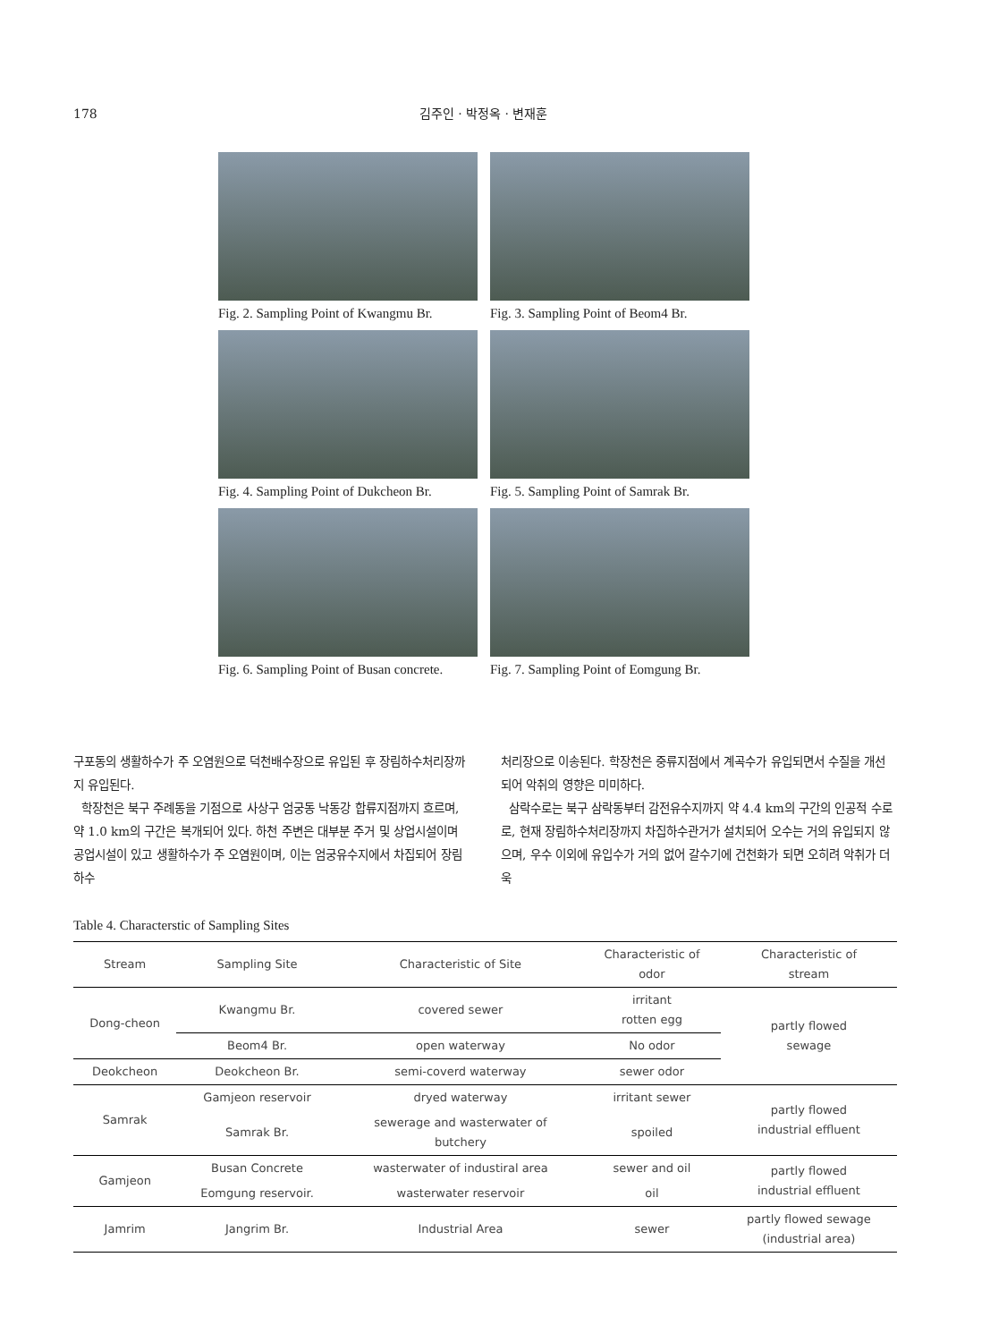178 김주인 · 박정옥 · 변재훈
Fig. 2. Sampling Point of Kwangmu Br.
Fig. 3. Sampling Point of Beom4 Br.
Fig. 4. Sampling Point of Dukcheon Br.
Fig. 5. Sampling Point of Samrak Br.
Fig. 6. Sampling Point of Busan concrete.
Fig. 7. Sampling Point of Eomgung Br.
구포동의 생활하수가 주 오염원으로 덕천배수장으로 유입된 후 장림하수처리장까지 유입된다.
학장천은 북구 주례동을 기점으로 사상구 엄궁동 낙동강 합류지점까지 흐르며, 약 1.0 km의 구간은 복개되어 있다. 하천 주변은 대부분 주거 및 상업시설이며 공업시설이 있고 생활하수가 주 오염원이며, 이는 엄궁유수지에서 차집되어 장림하수
처리장으로 이송된다. 학장천은 중류지점에서 계곡수가 유입되면서 수질을 개선되어 악취의 영향은 미미하다.
삼락수로는 북구 삼락동부터 감전유수지까지 약 4.4 km의 구간의 인공적 수로로, 현재 장림하수처리장까지 차집하수관거가 설치되어 오수는 거의 유입되지 않으며, 우수 이외에 유입수가 거의 없어 갈수기에 건천화가 되면 오히려 악취가 더욱
Table 4. Characterstic of Sampling Sites
| Stream | Sampling Site | Characteristic of Site | Characteristic of odor | Characteristic of stream |
| --- | --- | --- | --- | --- |
| Dong-cheon | Kwangmu Br. | covered sewer | irritant rotten egg | partly flowed sewage |
| | Beom4 Br. | open waterway | No odor | |
| Deokcheon | Deokcheon Br. | semi-coverd waterway | sewer odor | |
| Samrak | Gamjeon reservoir | dryed waterway | irritant sewer | partly flowed industrial effluent |
| | Samrak Br. | sewerage and wasterwater of butchery | spoiled | |
| Gamjeon | Busan Concrete | wasterwater of industiral area | sewer and oil | partly flowed industrial effluent |
| | Eomgung reservoir. | wasterwater reservoir | oil | |
| Jamrim | Jangrim Br. | Industrial Area | sewer | partly flowed sewage (industrial area) |